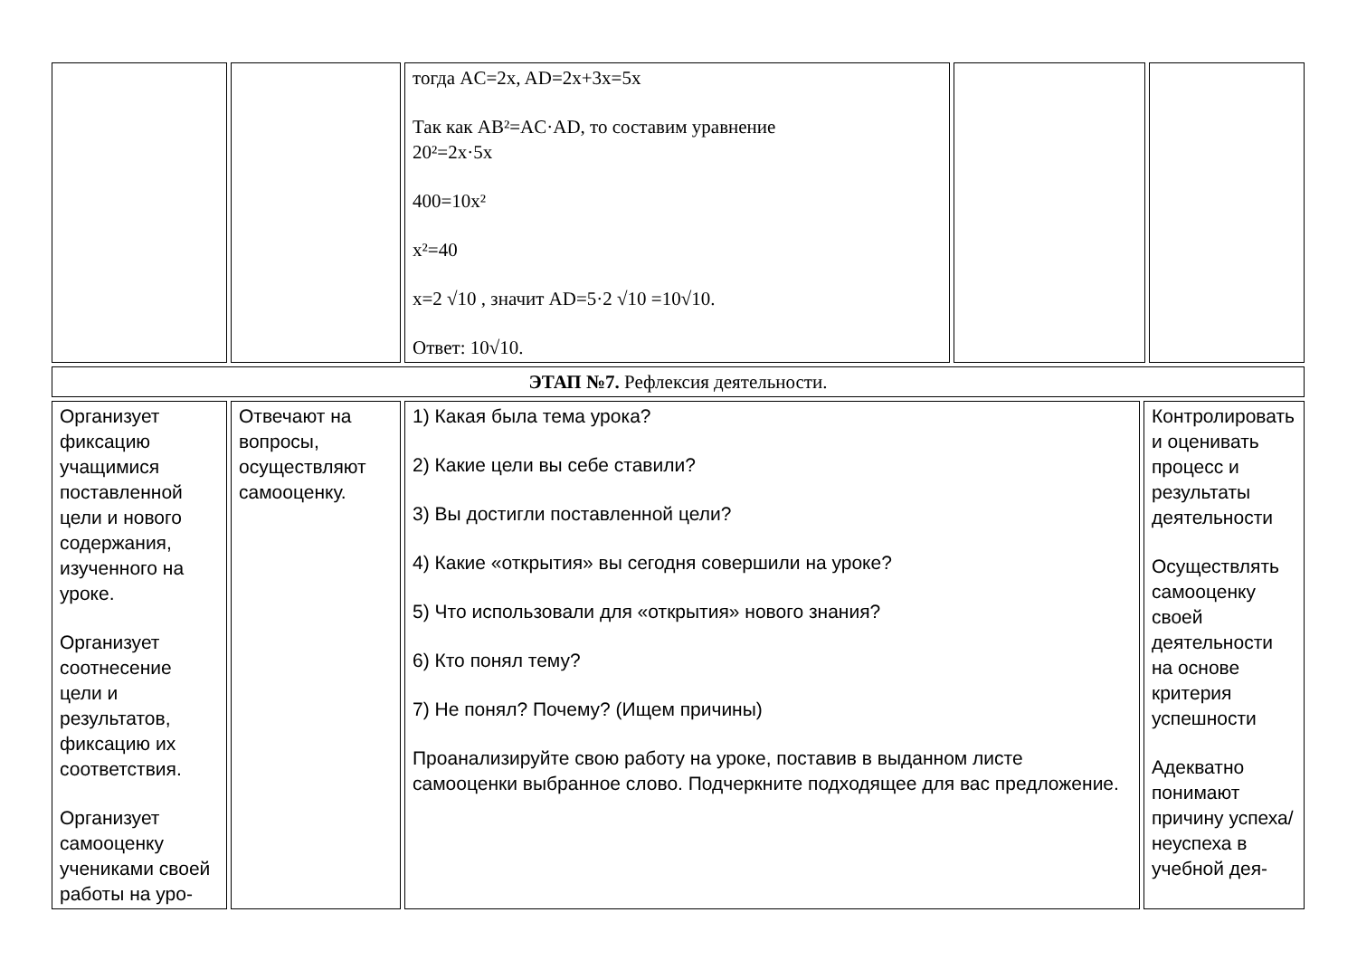| | | тогда AC=2x, AD=2x+3x=5x Так как AB²=AC·AD, то составим уравнение 20²=2x·5x 400=10x² x²=40 x=2 √10 , значит AD=5·2 √10 =10√10. Ответ: 10√10. | | |
| ЭТАП №7. Рефлексия деятельности. |
| Организует фиксацию учащимися поставленной цели и нового содержания, изученного на уроке. Организует соотнесение цели и результатов, фиксацию их соответствия. Организует самооценку учениками своей работы на уро- | Отвечают на вопросы, осуществляют самооценку. | 1) Какая была тема урока? 2) Какие цели вы себе ставили? 3) Вы достигли поставленной цели? 4) Какие «открытия» вы сегодня совершили на уроке? 5) Что использовали для «открытия» нового знания? 6) Кто понял тему? 7) Не понял? Почему? (Ищем причины) Проанализируйте свою работу на уроке, поставив в выданном листе самооценки выбранное слово. Подчеркните подходящее для вас предложение. | Контролировать и оценивать процесс и результаты деятельности Осуществлять самооценку своей деятельности на основе критерия успешности Адекватно понимают причину успеха/неуспеха в учебной дея- |